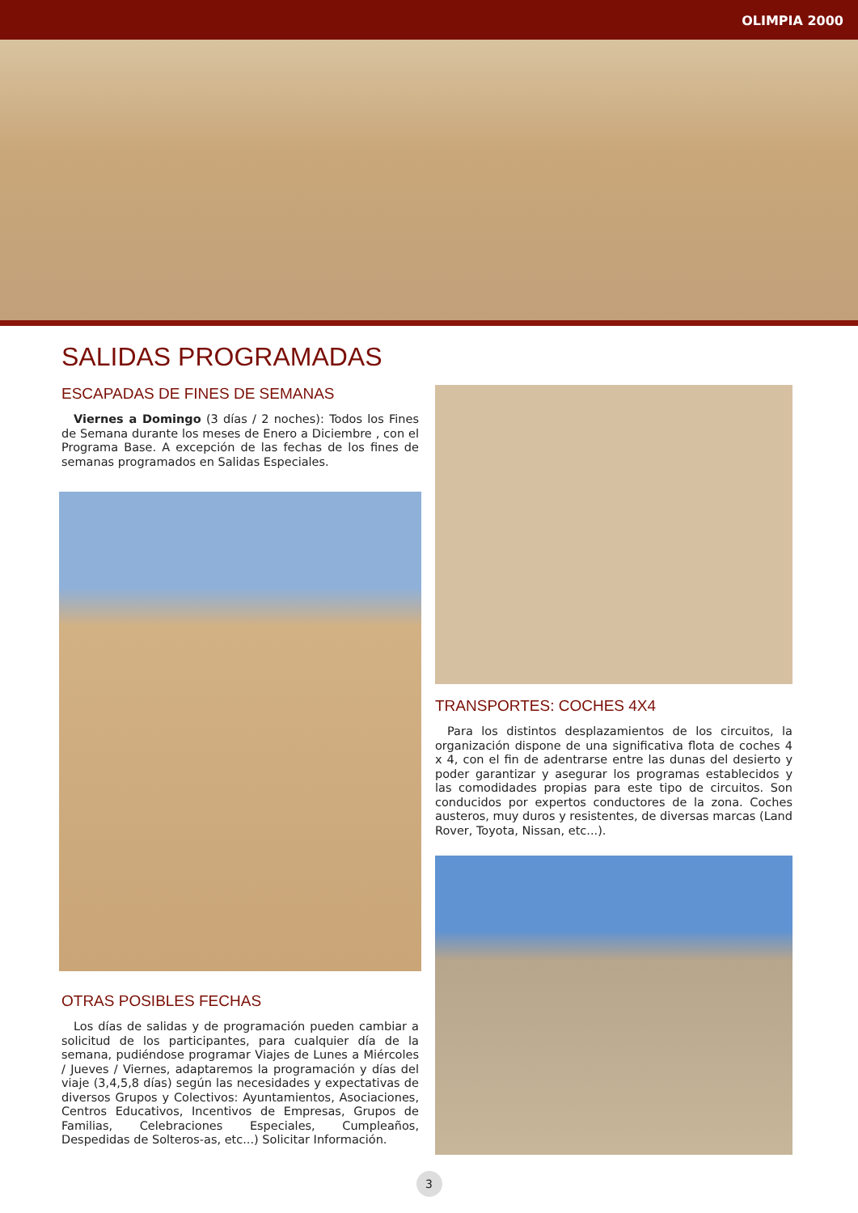OLIMPIA 2000
SALIDAS PROGRAMADAS
ESCAPADAS DE FINES DE SEMANAS
Viernes a Domingo (3 días / 2 noches): Todos los Fines de Semana durante los meses de Enero a Diciembre , con el Programa Base. A excepción de las fechas de los fines de semanas programados en Salidas Especiales.
OTRAS POSIBLES FECHAS
Los días de salidas y de programación pueden cambiar a solicitud de los participantes, para cualquier día de la semana, pudiéndose programar Viajes de Lunes a Miércoles / Jueves / Viernes, adaptaremos la programación y días del viaje (3,4,5,8 días) según las necesidades y expectativas de diversos Grupos y Colectivos: Ayuntamientos, Asociaciones, Centros Educativos, Incentivos de Empresas, Grupos de Familias, Celebraciones Especiales, Cumpleaños, Despedidas de Solteros-as, etc...) Solicitar Información.
TRANSPORTES: COCHES 4X4
Para los distintos desplazamientos de los circuitos, la organización dispone de una significativa flota de coches 4 x 4, con el fin de adentrarse entre las dunas del desierto y poder garantizar y asegurar los programas establecidos y las comodidades propias para este tipo de circuitos. Son conducidos por expertos conductores de la zona. Coches austeros, muy duros y resistentes, de diversas marcas (Land Rover, Toyota, Nissan, etc...).
3